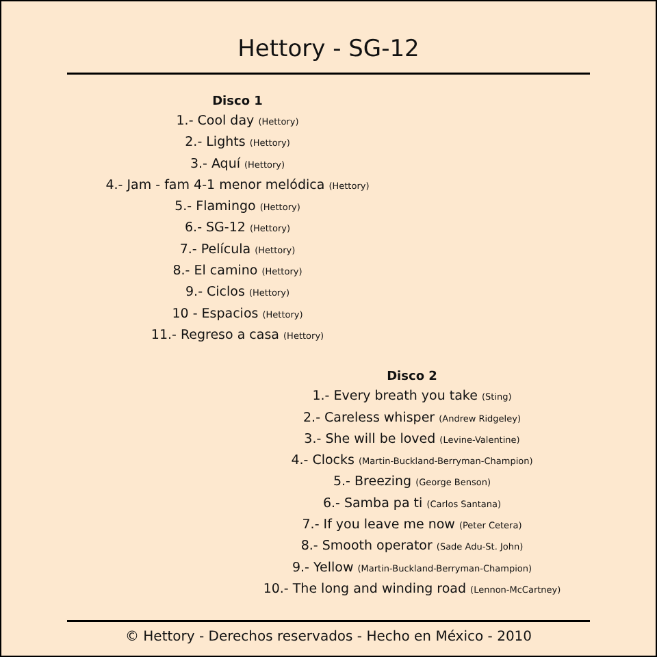Hettory - SG-12
Disco 1
1.- Cool day (Hettory)
2.- Lights (Hettory)
3.- Aquí (Hettory)
4.- Jam - fam 4-1 menor melódica (Hettory)
5.- Flamingo (Hettory)
6.- SG-12 (Hettory)
7.- Película (Hettory)
8.- El camino (Hettory)
9.- Ciclos (Hettory)
10 - Espacios (Hettory)
11.- Regreso a casa (Hettory)
Disco 2
1.- Every breath you take (Sting)
2.- Careless whisper (Andrew Ridgeley)
3.- She will be loved (Levine-Valentine)
4.- Clocks (Martin-Buckland-Berryman-Champion)
5.- Breezing (George Benson)
6.- Samba pa ti (Carlos Santana)
7.- If you leave me now (Peter Cetera)
8.- Smooth operator (Sade Adu-St. John)
9.- Yellow (Martin-Buckland-Berryman-Champion)
10.- The long and winding road (Lennon-McCartney)
© Hettory - Derechos reservados - Hecho en México - 2010